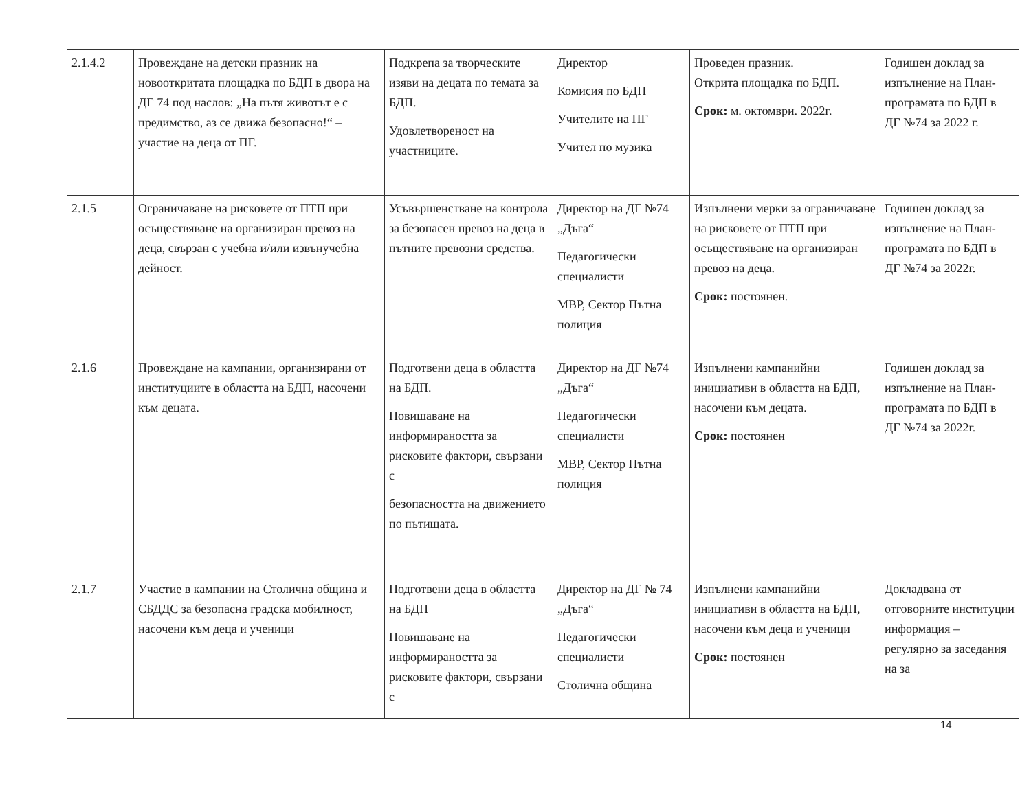| 2.1.4.2 | Провеждане на детски празник на новооткритата площадка по БДП в двора на ДГ 74 под наслов: „На пътя животът е с предимство, аз се движа безопасно!“ – участие на деца от ПГ. | Подкрепа за творческите изяви на децата по темата за БДП. Удовлетвореност на участниците. | Директор Комисия по БДП Учителите на ПГ Учител по музика | Проведен празник. Открита площадка по БДП. Срок: м. октомври. 2022г. | Годишен доклад за изпълнение на План-програмата по БДП в ДГ №74 за 2022 г. |
| 2.1.5 | Ограничаване на рисковете от ПТП при осъществяване на организиран превоз на деца, свързан с учебна и/или извънучебна дейност. | Усъвършенстване на контрола за безопасен превоз на деца в пътните превозни средства. | Директор на ДГ №74 „Дъга“ Педагогически специалисти МВР, Сектор Пътна полиция | Изпълнени мерки за ограничаване на рисковете от ПТП при осъществяване на организиран превоз на деца. Срок: постоянен. | Годишен доклад за изпълнение на План-програмата по БДП в ДГ №74 за 2022г. |
| 2.1.6 | Провеждане на кампании, организирани от институциите в областта на БДП, насочени към децата. | Подготвени деца в областта на БДП. Повишаване на информираността за рисковите фактори, свързани с безопасността на движението по пътищата. | Директор на ДГ №74 „Дъга“ Педагогически специалисти МВР, Сектор Пътна полиция | Изпълнени кампанийни инициативи в областта на БДП, насочени към децата. Срок: постоянен | Годишен доклад за изпълнение на План-програмата по БДП в ДГ №74 за 2022г. |
| 2.1.7 | Участие в кампании на Столична община и СБДДС за безопасна градска мобилност, насочени към деца и ученици | Подготвени деца в областта на БДП Повишаване на информираността за рисковите фактори, свързани с | Директор на ДГ № 74 „Дъга“ Педагогически специалисти Столична община | Изпълнени кампанийни инициативи в областта на БДП, насочени към деца и ученици Срок: постоянен | Докладвана от отговорните институции информация – регулярно за заседания на за |
14